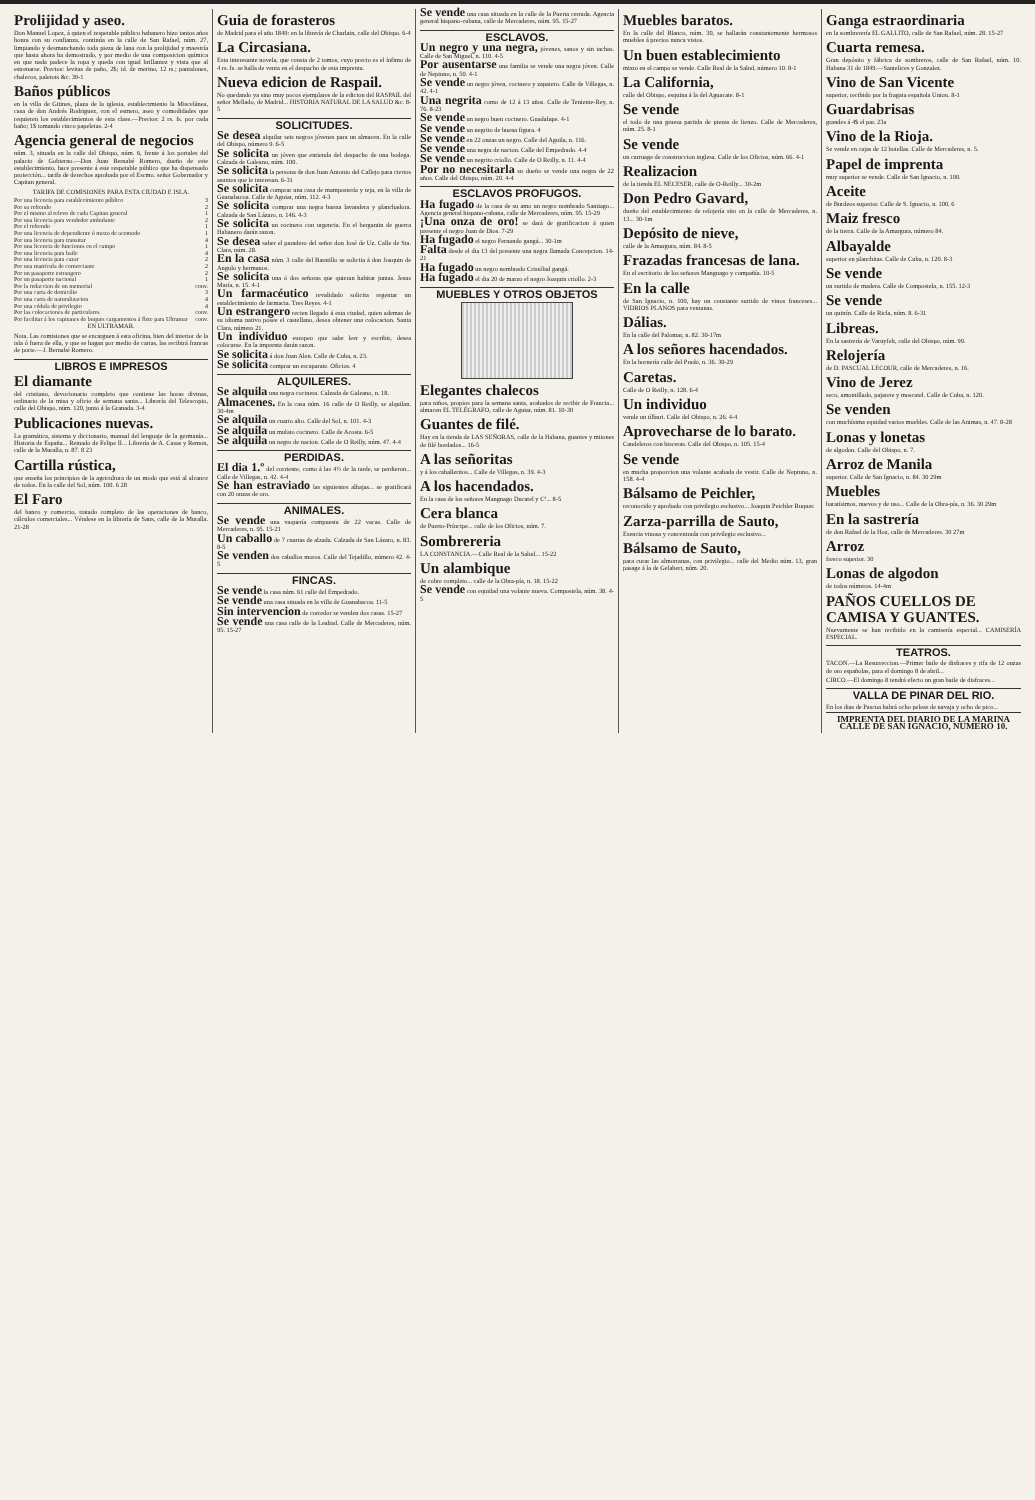Prolijidad y aseo.
Don Manuel Lopez, á quien el respetable público habanero hizo tantos años honra con su confianza, continúa en la calle de San Rafael, núm. 27, limpiando y desmanchando toda pieza de lana con la prolijidad y maestría que hasta ahora ha demostrado, y por medio de una composicion química en que nada padece la ropa y queda con igual brillantez y vista que al estrenarse. Precios: levitas de paño, 2$; id. de merino, 12 rs.; pantalones, chalecos, paletots &c. 30-1
Baños públicos
en la villa de Güines, plaza de la iglesia, establecimiento la Miscelánea, casa de don Andrés Rodriguez, con el esmero, aseo y comodidades que requieren los establecimientos de esta clase.—Precios: 2 rs. fs. por cada baño; 1$ tomando cinco papeletas. 2-4
Agencia general de negocios
núm. 3, situada en la calle del Obispo, núm. 6, frente á los portales del palacio de Gobierno.—Don Juan Bernabé Romero, dueño de este establecimiento, hace presente á este respetable público que ha dispensado protección... tarifa de derechos aprobada por el Escmo. señor Gobernador y Capitan general.
TARIFA DE COMISIONES PARA ESTA CIUDAD E ISLA.
| Por una licencia para establecimiento público | 3 |
| Por su refrendo | 2 |
| Por el mismo al relevo de cada Capitan general | 1 |
| Por una licencia para vendedor ambulante | 2 |
| Por el refrendo | 1 |
| Por una licencia de dependiente ó mozo de acomodo | 1 |
| Por una licencia para transitar | 4 |
| Por una licencia de funciones en el campo | 1 |
| Por una licencia para baile | 4 |
| Por una licencia para cazar | 2 |
| Por una matrícula de comerciante | 2 |
| Por un pasaporte estrangero | 2 |
| Por un pasaporte nacional | 1 |
| Por la redaccion de un memorial | conv. |
| Por una carta de domicilio | 3 |
| Por una carta de naturalizacion | 4 |
| Por una cédula de privilegio | 4 |
| Por las colocaciones de particulares | conv. |
| Por facilitar á los capitanes de buques cargamentos á flete para Ultramar | conv. |
EN ULTRAMAR.
Nota. Las comisiones que se encarguen á esta oficina, bien del interior de la isla ó fuera de ella, y que se hagan por medio de cartas, las recibirá francas de porte.—J. Bernabé Romero.
LIBROS E IMPRESOS
El diamante
del cristiano, devocionario completo que contiene las horas divinas, ordinario de la misa y oficio de semana santa... Librería del Telescopio, calle del Obispo, núm. 120, junto á la Granada. 3-4
Publicaciones nuevas.
La gramática, sistema y diccionario, manual del lenguaje de la germanía... Historia de España... Reinado de Felipe II... Librería de A. Casas y Remon, calle de la Muralla, n. 87. 8 23
Cartilla rústica,
que enseña los principios de la agricultura de un modo que está al alcance de todos. En la calle del Sol, núm. 100. 6 28
El Faro
del banco y comercio, tratado completo de las operaciones de banco, cálculos comerciales... Véndese en la librería de Sans, calle de la Muralla. 21-28
Guia de forasteros
de Madrid para el año 1849: en la librería de Charlain, calle del Obispo. 6-4
La Circasiana.
Esta interesante novela, que consta de 2 tomos, cuyo precio es el ínfimo de 4 rs. fs. se halla de venta en el despacho de esta imprenta.
Nueva edicion de Raspail.
No quedando ya sino muy pocos ejemplares de la edicion del RASPAIL del señor Mellado, de Madrid... HISTORIA NATURAL DE LA SALUD &c. 8-5
SOLICITUDES.
Se desea alquilar seis negros jóvenes para un almacen. En la calle del Obispo, número 9. 6-5
Se solicita un jóven que entienda del despacho de una bodega. Calzada de Galeano, núm. 100.
Se solicita la persona de don Juan Antonio del Callejo para ciertos asuntos que le interesan. 6-31
Se solicita comprar una casa de mampostería y teja, en la villa de Guanabacoa. Calle de Aguiar, núm. 112. 4-3
Se solicita comprar una negra buena lavandera y planchadora. Calzada de San Lázaro, n. 146. 4-3
Se solicita un cocinero con urgencia. En el bergantin de guerra Habanero darán razon.
Se desea saber el paradero del señor don José de Uz. Calle de Sta. Clara, núm. 28.
En la casa núm. 3 calle del Baratillo se solicita á don Joaquin de Angulo y hermanos.
Se solicita una ó dos señoras que quieran habitar juntas. Jesus María, n. 15. 4-1
Un farmacéutico revalidado solicita regentar un establecimiento de farmacia. Tres Reyes. 4-1
Un estrangero recien llegado á esta ciudad, quien ademas de su idioma nativo posee el castellano, desea obtener una colocacion. Santa Clara, número 21.
Un individuo europeo que sabe leer y escribir, desea colocarse. En la imprenta darán razon.
Se solicita á don Juan Alen. Calle de Cuba, n. 23.
Se solicita comprar un escaparate. Oficios. 4
ALQUILERES.
Se alquila una negra cocinera. Calzada de Galeano, n. 18.
Almacenes. En la casa núm. 16 calle de O Reilly, se alquilan. 30-4m
Se alquila un cuarto alto. Calle del Sol, n. 101. 4-3
Se alquila un mulato cocinero. Calle de Acosta. 6-5
Se alquila un negro de nacion. Calle de O Reilly, núm. 47. 4-4
PERDIDAS.
El dia 1.º del corriente, como á las 4½ de la tarde, se perdieron... Calle de Villegas, n. 42. 4-4
Se han estraviado las siguientes alhajas... se gratificará con 20 onzas de oro.
ANIMALES.
Se vende una vaquería compuesta de 22 vacas. Calle de Mercaderes, n. 95. 15-21
Un caballo de 7 cuartas de alzada. Calzada de San Lázaro, n. 83. 8-5
Se venden dos caballos moros. Calle del Tejadillo, número 42. 4-5
FINCAS.
Se vende la casa núm. 61 calle del Empedrado.
Se vende una casa situada en la villa de Guanabacoa. 11-5
Sin intervencion de corredor se venden dos casas. 15-27
Se vende una casa calle de la Lealtad. Calle de Mercaderes, núm. 95. 15-27
Se vende una casa situada en la calle de la Puerta cerrada. Agencia general hispano-cubana, calle de Mercaderes, núm. 95. 15-27
ESCLAVOS.
Un negro y una negra, jóvenes, sanos y sin tachas. Calle de San Miguel, n. 110. 4-5
Por ausentarse una familia se vende una negra jóven. Calle de Neptuno, n. 50. 4-1
Se vende un negro jóven, cocinero y zapatero. Calle de Villegas, n. 42. 4-1
Una negrita como de 12 á 13 años. Calle de Teniente-Rey, n. 76. 8-23
Se vende un negro buen cocinero. Guadalupe. 4-1
Se vende un negrito de buena figura. 4
Se vende en 22 onzas un negro. Calle del Aguila, n. 116.
Se vende una negra de nacion. Calle del Empedrado. 4-4
Se vende un negrito criollo. Calle de O Reilly, n. 11. 4-4
Por no necesitarla su dueño se vende una negra de 22 años. Calle del Obispo, núm. 20. 4-4
ESCLAVOS PROFUGOS.
Ha fugado de la casa de su amo un negro nombrado Santiago... Agencia general hispano-cubana, calle de Mercaderes, núm. 95. 15-29
¡Una onza de oro! se dará de gratificacion á quien presente el negro Juan de Dios. 7-29
Ha fugado el negro Fernando gangá... 30-1m
Falta desde el dia 13 del presente una negra llamada Concepcion. 14-21
Ha fugado un negro nombrado Cristóbal gangá.
Ha fugado el dia 20 de marzo el negro Joaquin criollo. 2-3
MUEBLES Y OTROS OBJETOS
Elegantes chalecos
para niños, propios para la semana santa, acabados de recibir de Francia... almacen EL TELÉGRAFO, calle de Aguiar, núm. 81. 10-30
Guantes de filé.
Hay en la tienda de LAS SEÑORAS, calle de la Habana, guantes y mitones de filé bordados... 16-5
A las señoritas
y á los caballeritos... Calle de Villegas, n. 39. 4-3
A los hacendados.
En la casa de los señores Mangnago Ducatel y Cª... 8-5
Cera blanca
de Puerto-Príncipe... calle de los Oficios, núm. 7.
Sombrereria
LA CONSTANCIA.—Calle Real de la Salud... 15-22
Un alambique
de cobre completo... calle de la Obra-pía, n. 18. 15-22
Se vende con equidad una volante nueva. Compostela, núm. 38. 4-5
Muebles baratos.
En la calle del Blanco, núm. 30, se hallarán constantemente hermosos muebles á precios nunca vistos.
Un buen establecimiento
mixto en el campo se vende. Calle Real de la Salud, número 10. 8-1
La California,
calle del Obispo, esquina á la del Aguacate. 8-1
Se vende
el todo de una gruesa partida de piezas de lienzo. Calle de Mercaderes, núm. 25. 8-1
Se vende
un carruage de construccion inglesa. Calle de los Oficios, núm. 66. 4-1
Realizacion
de la tienda EL NECESER, calle de O-Reilly... 30-2m
Don Pedro Gavard,
dueño del establecimiento de relojería sito en la calle de Mercaderes, n. 13... 30-1m
Depósito de nieve,
calle de la Amargura, núm. 84. 8-5
Frazadas francesas de lana.
En el escritorio de los señores Mangnago y compañía. 10-5
En la calle
de San Ignacio, n. 100, hay un constante surtido de vinos franceses... VIDRIOS PLANOS para ventanas.
Dálias.
En la calle del Palomar, n. 82. 30-17m
A los señores hacendados.
En la hornería calle del Prado, n. 36. 30-29
Caretas.
Calle de O Reilly, n. 128. 6-4
Un individuo
vende un tílburi. Calle del Obispo, n. 26. 4-4
Aprovecharse de lo barato.
Candeleros con bisceras. Calle del Obispo, n. 105. 15-4
Se vende
en mucha proporcion una volante acabada de vestir. Calle de Neptuno, n. 158. 4-4
Bálsamo de Peichler,
reconocido y aprobado con privilegio esclusivo... Joaquin Peichler Ruquer.
Zarza-parrilla de Sauto,
Esencia vinosa y concentrada con privilegio esclusivo...
Bálsamo de Sauto,
para curar las almorranas, con privilegio... calle del Medio núm. 13, gran pasage á la de Gelabert, núm. 20.
Ganga estraordinaria
en la sombrerería EL GALLITO, calle de San Rafael, núm. 28. 15-27
Cuarta remesa.
Gran depósito y fábrica de sombreros, calle de San Rafael, núm. 10. Habana 31 de 1849.—Santelices y Gonzalez.
Vino de San Vicente
superior, recibido por la fragata española Union. 8-1
Guardabrisas
grandes á 4$ el par. 23a
Vino de la Rioja.
Se vende en cajas de 12 botellas. Calle de Mercaderes, n. 5.
Papel de imprenta
muy superior se vende. Calle de San Ignacio, n. 100.
Aceite
de Burdeos superior. Calle de S. Ignacio, n. 100. 6
Maiz fresco
de la tierra. Calle de la Amargura, número 84.
Albayalde
superior en planchitas. Calle de Cuba, n. 120. 8-3
Se vende
un surtido de madera. Calle de Compostela, n. 155. 12-3
Se vende
un quitrín. Calle de Ricla, núm. 8. 6-31
Libreas.
En la sastrería de Varuyfelt, calle del Obispo, núm. 99.
Relojería
de D. PASCUAL LECOUR, calle de Mercaderes, n. 16.
Vino de Jerez
seco, amontillado, pajarete y moscatel. Calle de Cuba, n. 120.
Se venden
con muchísima equidad varios muebles. Calle de las Animas, n. 47. 8-28
Lonas y lonetas
de algodon. Calle del Obispo, n. 7.
Arroz de Manila
superior. Calle de San Ignacio, n. 84. 30 29m
Muebles
baratísimos, nuevos y de uso... Calle de la Obra-pía, n. 36. 30 29m
En la sastrería
de don Rafael de la Hoz, calle de Mercaderes. 30 27m
Arroz
fresco superior. 30
Lonas de algodon
de todos números. 14-4m
PAÑOS CUELLOS DE CAMISA Y GUANTES.
Nuevamente se han recibido en la camisería especial... CAMISERÍA ESPECIAL.
TEATROS.
TACON.—La Resurreccion.—Primer baile de disfraces y rifa de 12 onzas de oro españolas, para el domingo 8 de abril...
CIRCO.—El domingo 8 tendrá efecto un gran baile de disfraces...
VALLA DE PINAR DEL RIO.
En los dias de Pascua habrá ocho peleas de navaja y ocho de pico...
IMPRENTA DEL DIARIO DE LA MARINA
CALLE DE SAN IGNACIO, NUMERO 10.